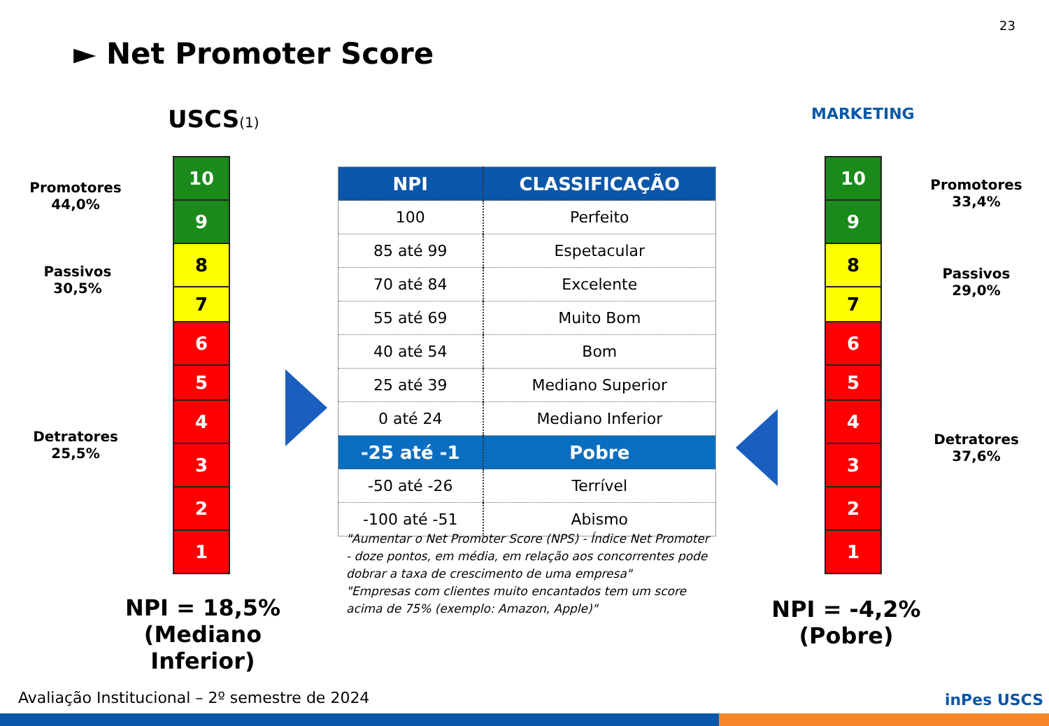23
► Net Promoter Score
USCS(1) MARKETING
10
9
8
7
6
5
4
3
2
1
10
9
8
7
6
5
4
3
2
1
Promotores
44,0%
Passivos
30,5%
Detratores
25,5%
Promotores
33,4%
Passivos
29,0%
Detratores
37,6%
| NPI | CLASSIFICAÇÃO |
| --- | --- |
| 100 | Perfeito |
| 85 até 99 | Espetacular |
| 70 até 84 | Excelente |
| 55 até 69 | Muito Bom |
| 40 até 54 | Bom |
| 25 até 39 | Mediano Superior |
| 0 até 24 | Mediano Inferior |
| -25 até -1 | Pobre |
| -50 até -26 | Terrível |
| -100 até -51 | Abismo |
"Aumentar o Net Promoter Score (NPS) - Índice Net Promoter - doze pontos, em média, em relação aos concorrentes pode dobrar a taxa de crescimento de uma empresa"
"Empresas com clientes muito encantados tem um score acima de 75% (exemplo: Amazon, Apple)"
NPI = 18,5%
(Mediano Inferior)
NPI = -4,2%
(Pobre)
Avaliação Institucional – 2º semestre de 2024
inPes USCS